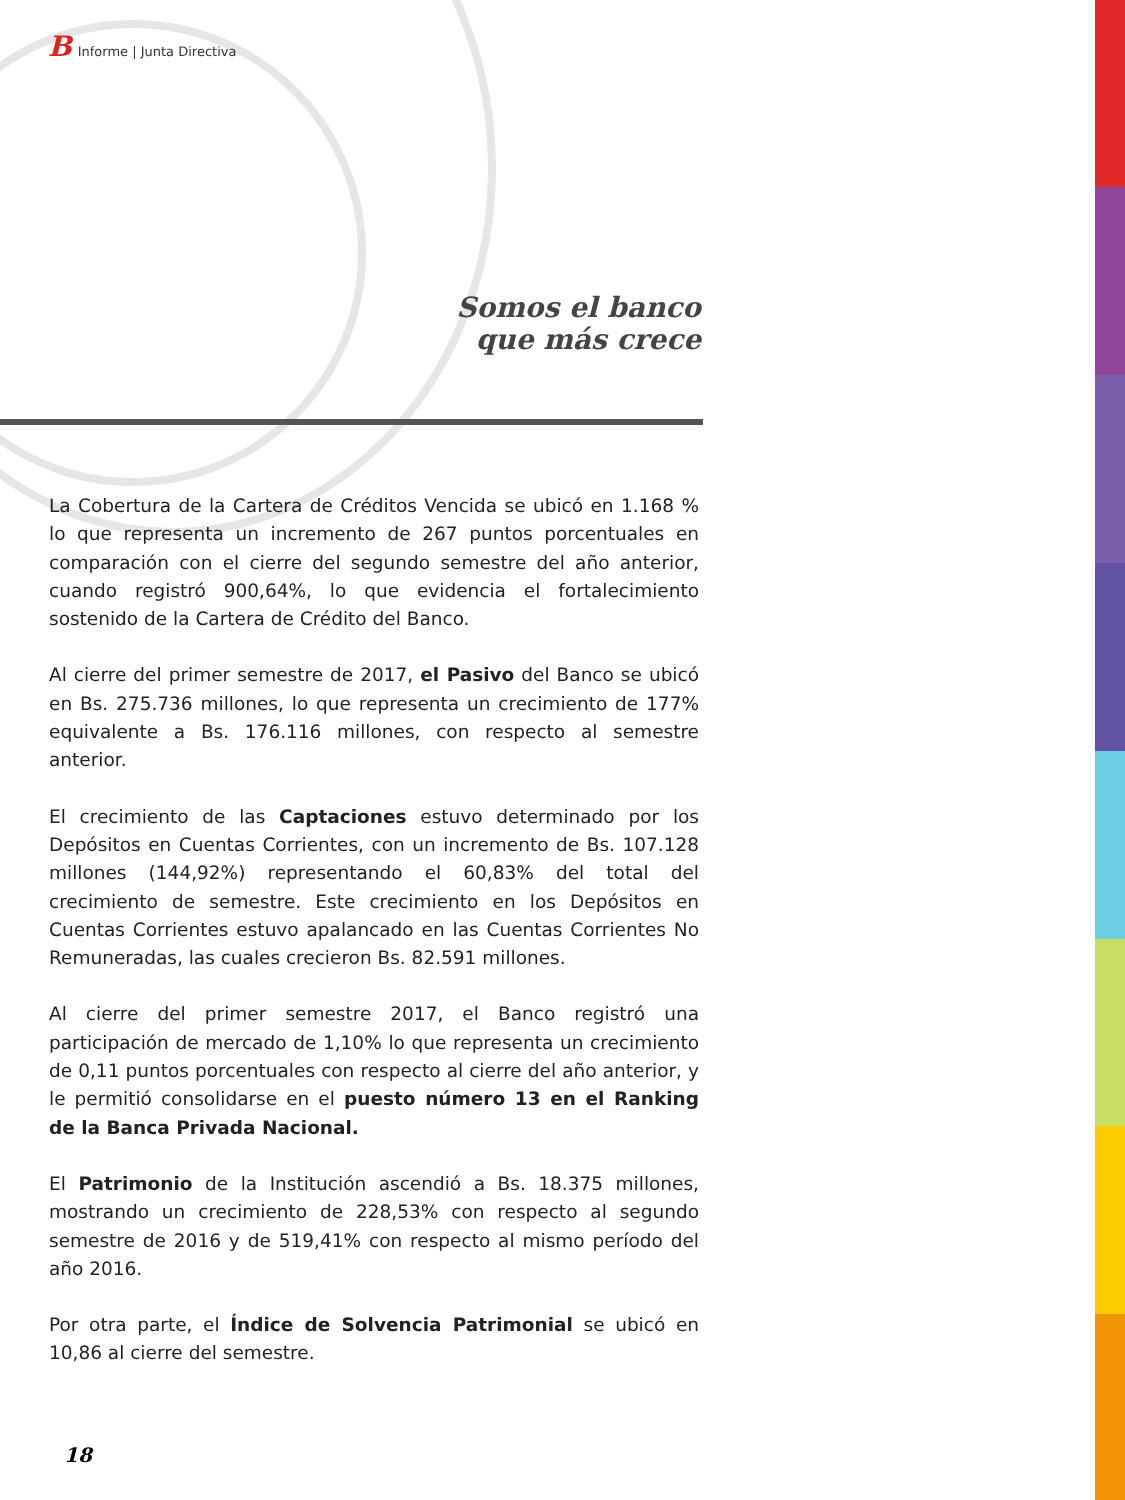B Informe | Junta Directiva
Somos el banco
que más crece
La Cobertura de la Cartera de Créditos Vencida se ubicó en 1.168 % lo que representa un incremento de 267 puntos porcentuales en comparación con el cierre del segundo semestre del año anterior, cuando registró 900,64%, lo que evidencia el fortalecimiento sostenido de la Cartera de Crédito del Banco.
Al cierre del primer semestre de 2017, el Pasivo del Banco se ubicó en Bs. 275.736 millones, lo que representa un crecimiento de 177% equivalente a Bs. 176.116 millones, con respecto al semestre anterior.
El crecimiento de las Captaciones estuvo determinado por los Depósitos en Cuentas Corrientes, con un incremento de Bs. 107.128 millones (144,92%) representando el 60,83% del total del crecimiento de semestre. Este crecimiento en los Depósitos en Cuentas Corrientes estuvo apalancado en las Cuentas Corrientes No Remuneradas, las cuales crecieron Bs. 82.591 millones.
Al cierre del primer semestre 2017, el Banco registró una participación de mercado de 1,10% lo que representa un crecimiento de 0,11 puntos porcentuales con respecto al cierre del año anterior, y le permitió consolidarse en el puesto número 13 en el Ranking de la Banca Privada Nacional.
El Patrimonio de la Institución ascendió a Bs. 18.375 millones, mostrando un crecimiento de 228,53% con respecto al segundo semestre de 2016 y de 519,41% con respecto al mismo período del año 2016.
Por otra parte, el Índice de Solvencia Patrimonial se ubicó en 10,86 al cierre del semestre.
18